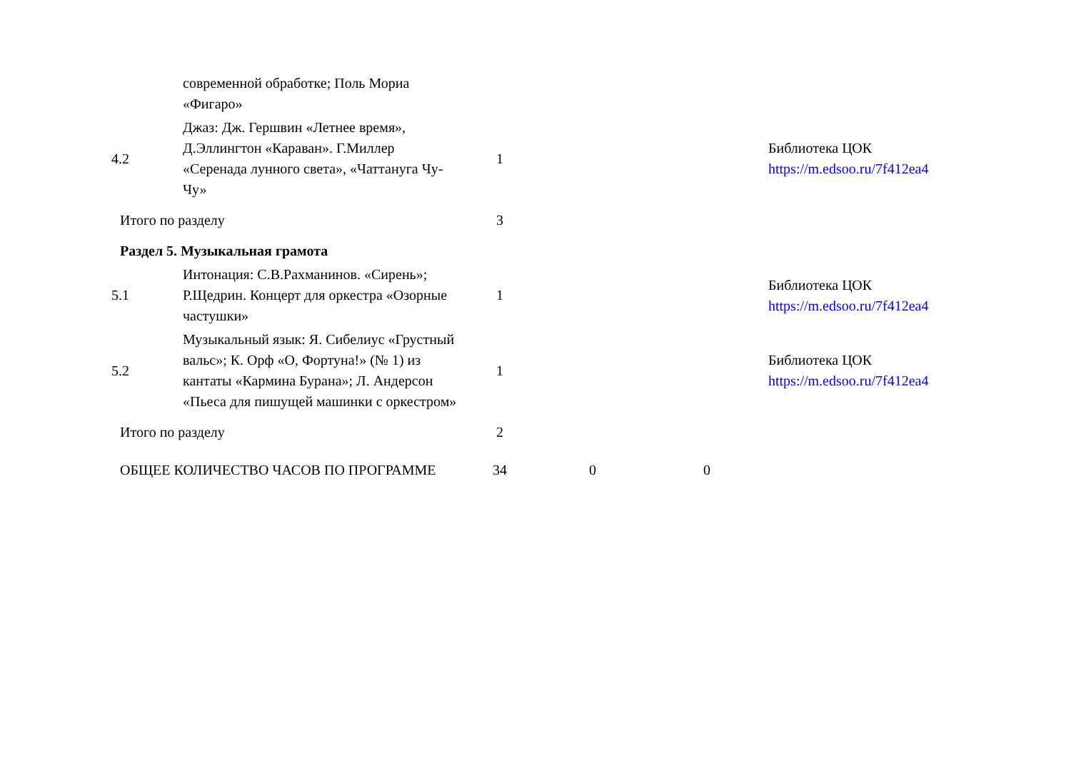| | современной обработке; Поль Мориа «Фигаро» | | | | |
| 4.2 | Джаз: Дж. Гершвин «Летнее время», Д.Эллингтон «Караван». Г.Миллер «Серенада лунного света», «Чаттануга Чу-Чу» | 1 | | | Библиотека ЦОК https://m.edsoo.ru/7f412ea4 |
| Итого по разделу | | 3 | | | |
| Раздел 5. Музыкальная грамота | | | | | |
| 5.1 | Интонация: С.В.Рахманинов. «Сирень»; Р.Щедрин. Концерт для оркестра «Озорные частушки» | 1 | | | Библиотека ЦОК https://m.edsoo.ru/7f412ea4 |
| 5.2 | Музыкальный язык: Я. Сибелиус «Грустный вальс»; К. Орф «О, Фортуна!» (№ 1) из кантаты «Кармина Бурана»; Л. Андерсон «Пьеса для пишущей машинки с оркестром» | 1 | | | Библиотека ЦОК https://m.edsoo.ru/7f412ea4 |
| Итого по разделу | | 2 | | | |
| ОБЩЕЕ КОЛИЧЕСТВО ЧАСОВ ПО ПРОГРАММЕ | | 34 | 0 | 0 | |